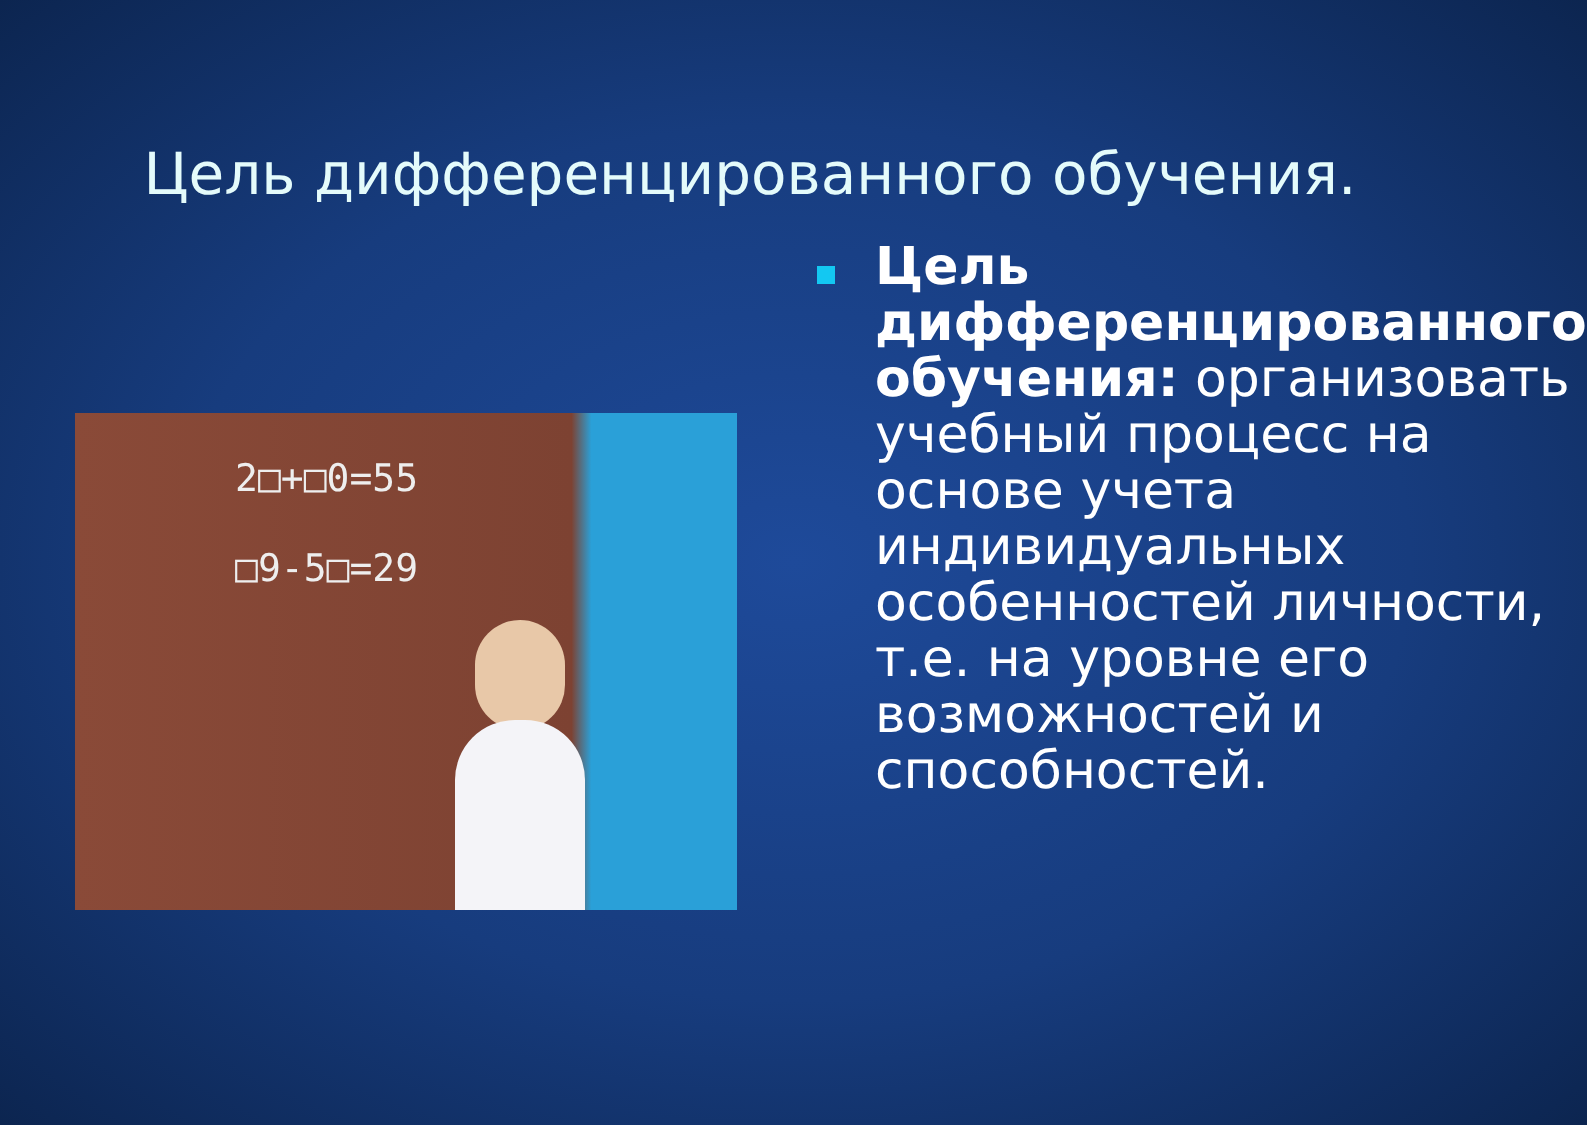Цель дифференцированного обучения.
2□+□0=55
□9-5□=29
Цель дифференцированного обучения: организовать учебный процесс на основе учета индивидуальных особенностей личности, т.е. на уровне его возможностей и способностей.